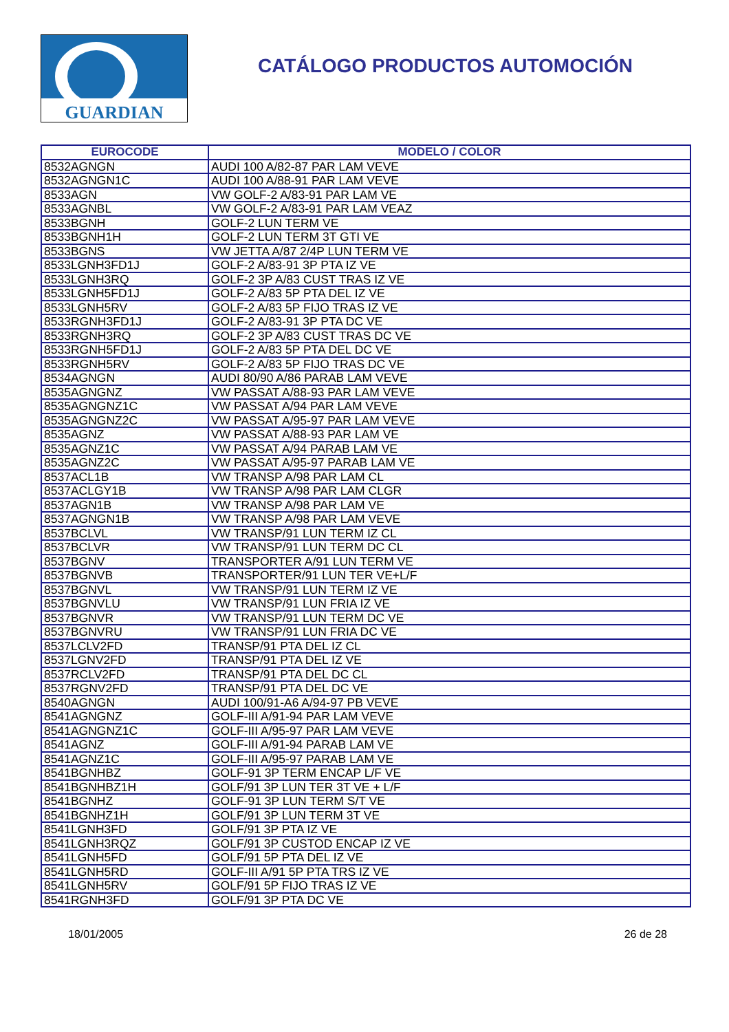GUARDIAN
CATÁLOGO PRODUCTOS AUTOMOCIÓN
| EUROCODE | MODELO / COLOR |
| --- | --- |
| 8532AGNGN | AUDI 100 A/82-87 PAR LAM VEVE |
| 8532AGNGN1C | AUDI 100 A/88-91 PAR LAM VEVE |
| 8533AGN | VW GOLF-2 A/83-91 PAR LAM VE |
| 8533AGNBL | VW GOLF-2 A/83-91 PAR LAM VEAZ |
| 8533BGNH | GOLF-2 LUN TERM VE |
| 8533BGNH1H | GOLF-2 LUN TERM 3T GTI VE |
| 8533BGNS | VW JETTA A/87 2/4P LUN TERM VE |
| 8533LGNH3FD1J | GOLF-2 A/83-91 3P PTA IZ VE |
| 8533LGNH3RQ | GOLF-2 3P A/83 CUST TRAS IZ VE |
| 8533LGNH5FD1J | GOLF-2 A/83 5P PTA DEL IZ VE |
| 8533LGNH5RV | GOLF-2 A/83 5P FIJO TRAS IZ VE |
| 8533RGNH3FD1J | GOLF-2 A/83-91 3P PTA DC VE |
| 8533RGNH3RQ | GOLF-2 3P A/83 CUST TRAS DC VE |
| 8533RGNH5FD1J | GOLF-2 A/83 5P PTA DEL DC VE |
| 8533RGNH5RV | GOLF-2 A/83 5P FIJO TRAS DC VE |
| 8534AGNGN | AUDI 80/90 A/86 PARAB LAM VEVE |
| 8535AGNGNZ | VW PASSAT A/88-93 PAR LAM VEVE |
| 8535AGNGNZ1C | VW PASSAT A/94 PAR LAM VEVE |
| 8535AGNGNZ2C | VW PASSAT A/95-97 PAR LAM VEVE |
| 8535AGNZ | VW PASSAT A/88-93 PAR LAM VE |
| 8535AGNZ1C | VW PASSAT A/94 PARAB LAM VE |
| 8535AGNZ2C | VW PASSAT A/95-97 PARAB LAM VE |
| 8537ACL1B | VW TRANSP A/98 PAR LAM CL |
| 8537ACLGY1B | VW TRANSP A/98 PAR LAM CLGR |
| 8537AGN1B | VW TRANSP A/98 PAR LAM VE |
| 8537AGNGN1B | VW TRANSP A/98 PAR LAM VEVE |
| 8537BCLVL | VW TRANSP/91 LUN TERM IZ CL |
| 8537BCLVR | VW TRANSP/91 LUN TERM DC CL |
| 8537BGNV | TRANSPORTER A/91 LUN TERM VE |
| 8537BGNVB | TRANSPORTER/91 LUN TER VE+L/F |
| 8537BGNVL | VW TRANSP/91 LUN TERM IZ VE |
| 8537BGNVLU | VW TRANSP/91 LUN FRIA IZ VE |
| 8537BGNVR | VW TRANSP/91 LUN TERM DC VE |
| 8537BGNVRU | VW TRANSP/91 LUN FRIA DC VE |
| 8537LCLV2FD | TRANSP/91 PTA DEL IZ CL |
| 8537LGNV2FD | TRANSP/91 PTA DEL IZ VE |
| 8537RCLV2FD | TRANSP/91 PTA DEL DC CL |
| 8537RGNV2FD | TRANSP/91 PTA DEL DC VE |
| 8540AGNGN | AUDI 100/91-A6 A/94-97 PB VEVE |
| 8541AGNGNZ | GOLF-III A/91-94 PAR LAM VEVE |
| 8541AGNGNZ1C | GOLF-III A/95-97 PAR LAM VEVE |
| 8541AGNZ | GOLF-III A/91-94 PARAB LAM VE |
| 8541AGNZ1C | GOLF-III A/95-97 PARAB LAM VE |
| 8541BGNHBZ | GOLF-91 3P TERM ENCAP L/F VE |
| 8541BGNHBZ1H | GOLF/91 3P LUN TER 3T VE + L/F |
| 8541BGNHZ | GOLF-91 3P LUN TERM S/T VE |
| 8541BGNHZ1H | GOLF/91 3P LUN TERM 3T VE |
| 8541LGNH3FD | GOLF/91 3P PTA IZ VE |
| 8541LGNH3RQZ | GOLF/91 3P CUSTOD ENCAP IZ VE |
| 8541LGNH5FD | GOLF/91 5P PTA DEL IZ VE |
| 8541LGNH5RD | GOLF-III A/91 5P PTA TRS IZ VE |
| 8541LGNH5RV | GOLF/91 5P FIJO TRAS IZ VE |
| 8541RGNH3FD | GOLF/91 3P PTA DC VE |
18/01/2005 26 de 28